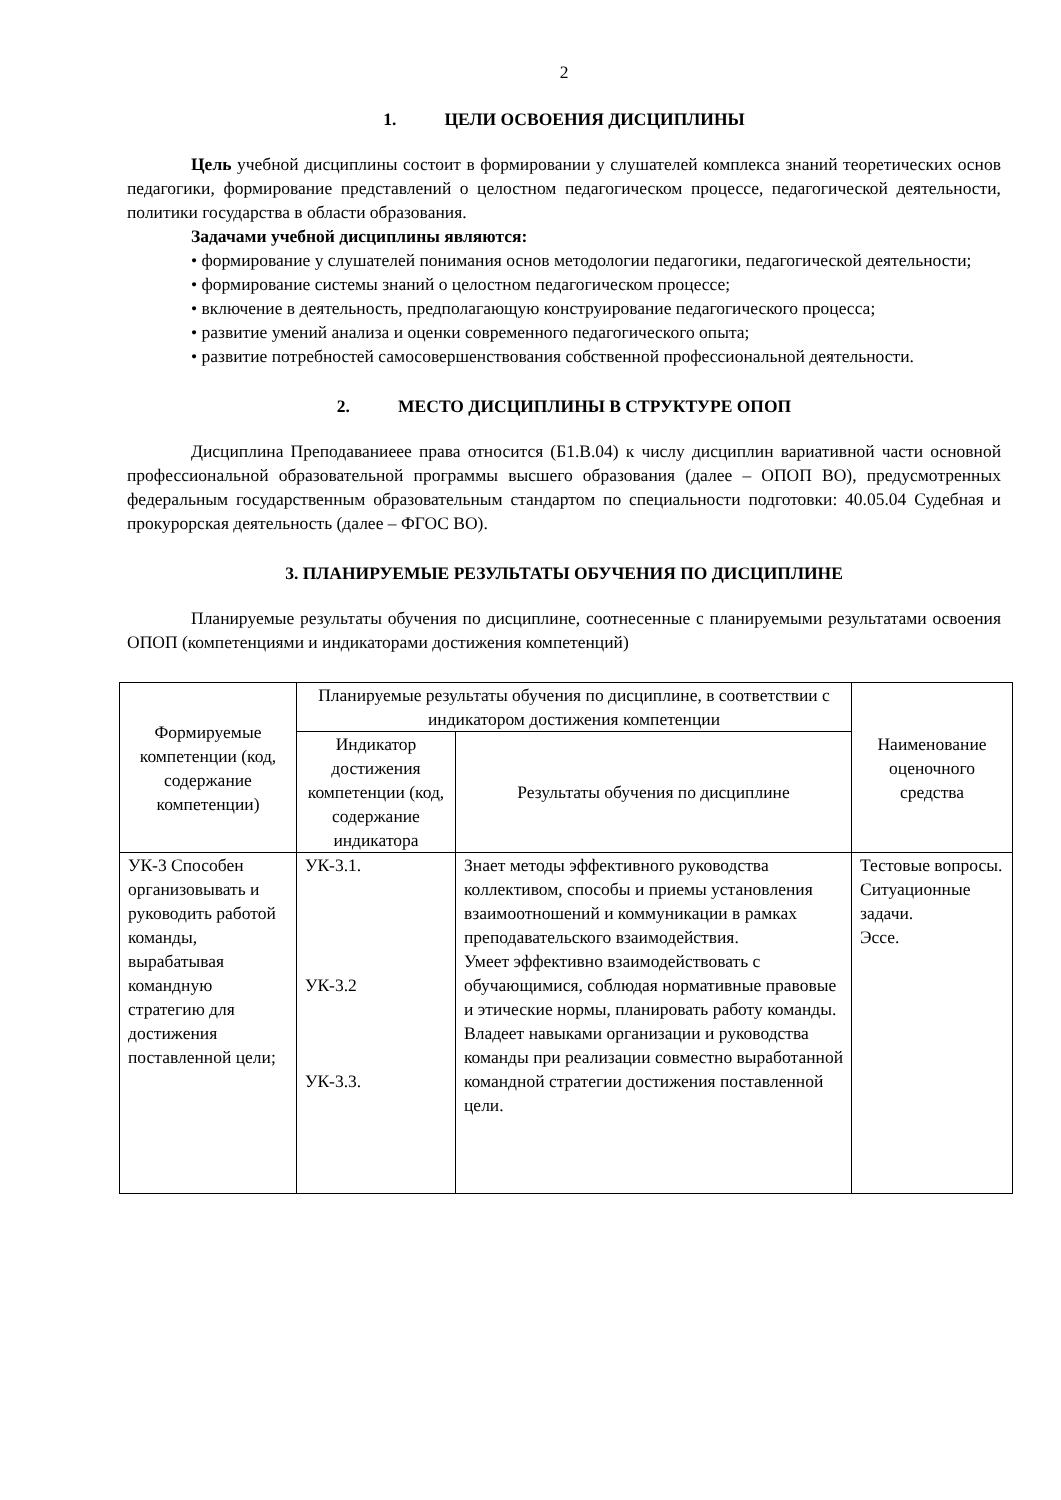2
1. ЦЕЛИ ОСВОЕНИЯ ДИСЦИПЛИНЫ
Цель учебной дисциплины состоит в формировании у слушателей комплекса знаний теоретических основ педагогики, формирование представлений о целостном педагогическом процессе, педагогической деятельности, политики государства в области образования.
Задачами учебной дисциплины являются:
• формирование у слушателей понимания основ методологии педагогики, педагогической деятельности;
• формирование системы знаний о целостном педагогическом процессе;
• включение в деятельность, предполагающую конструирование педагогического процесса;
• развитие умений анализа и оценки современного педагогического опыта;
• развитие потребностей самосовершенствования собственной профессиональной деятельности.
2. МЕСТО ДИСЦИПЛИНЫ В СТРУКТУРЕ ОПОП
Дисциплина Преподаваниеее права относится (Б1.В.04) к числу дисциплин вариативной части основной профессиональной образовательной программы высшего образования (далее – ОПОП ВО), предусмотренных федеральным государственным образовательным стандартом по специальности подготовки: 40.05.04 Судебная и прокурорская деятельность (далее – ФГОС ВО).
3. ПЛАНИРУЕМЫЕ РЕЗУЛЬТАТЫ ОБУЧЕНИЯ ПО ДИСЦИПЛИНЕ
Планируемые результаты обучения по дисциплине, соотнесенные с планируемыми результатами освоения ОПОП (компетенциями и индикаторами достижения компетенций)
| Формируемые компетенции (код, содержание компетенции) | Планируемые результаты обучения по дисциплине, в соответствии с индикатором достижения компетенции | | Наименование оценочного средства |
| --- | --- | --- | --- |
| | Индикатор достижения компетенции (код, содержание индикатора | Результаты обучения по дисциплине | |
| УК-3 Способен организовывать и руководить работой команды, вырабатывая командную стратегию для достижения поставленной цели; | УК-3.1. УК-3.2 УК-3.3. | Знает методы эффективного руководства коллективом, способы и приемы установления взаимоотношений и коммуникации в рамках преподавательского взаимодействия. Умеет эффективно взаимодействовать с обучающимися, соблюдая нормативные правовые и этические нормы, планировать работу команды. Владеет навыками организации и руководства команды при реализации совместно выработанной командной стратегии достижения поставленной цели. | Тестовые вопросы. Ситуационные задачи. Эссе. |